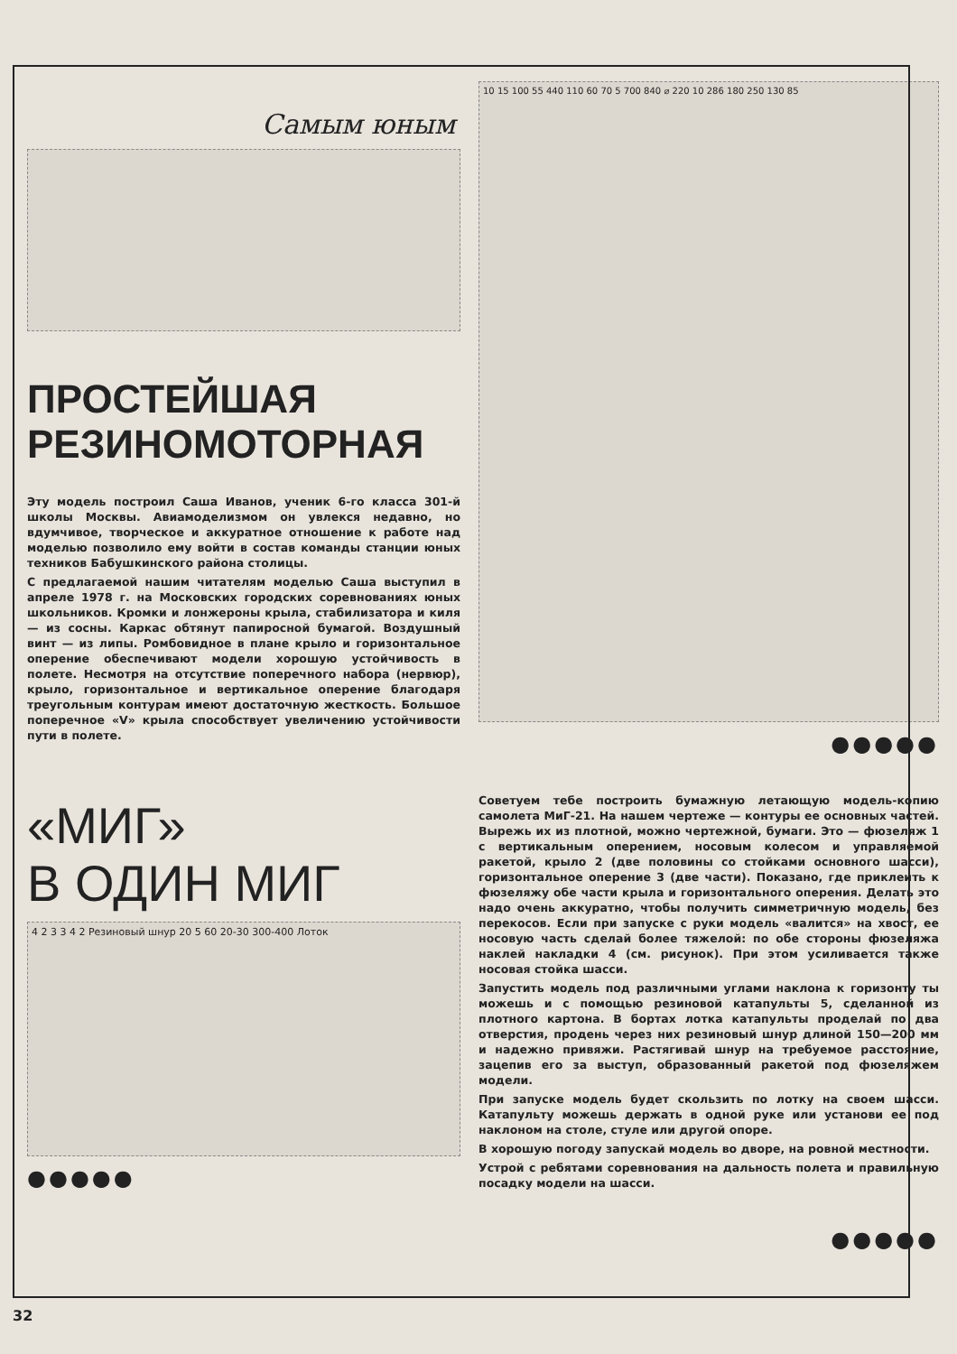Самым юным
ПРОСТЕЙШАЯ
РЕЗИНОМОТОРНАЯ
Эту модель построил Саша Иванов, ученик 6-го класса 301-й школы Москвы. Авиамоделизмом он увлекся недавно, но вдумчивое, творческое и аккуратное отношение к работе над моделью позволило ему войти в состав команды станции юных техников Бабушкинского района столицы.
С предлагаемой нашим читателям моделью Саша выступил в апреле 1978 г. на Московских городских соревнованиях юных школьников. Кромки и лонжероны крыла, стабилизатора и киля — из сосны. Каркас обтянут папиросной бумагой. Воздушный винт — из липы. Ромбовидное в плане крыло и горизонтальное оперение обеспечивают модели хорошую устойчивость в полете. Несмотря на отсутствие поперечного набора (нервюр), крыло, горизонтальное и вертикальное оперение благодаря треугольным контурам имеют достаточную жесткость. Большое поперечное «V» крыла способствует увеличению устойчивости пути в полете.
«МИГ»
В ОДИН МИГ
4 2 3 3 4 2 Резиновый шнур 20 5 60 20-30 300-400 Лоток
●●●●●
10 15 100 55 440 110 60 70 5 700 840 ⌀ 220 10 286 180 250 130 85
●●●●●
Советуем тебе построить бумажную летающую модель-копию самолета МиГ-21. На нашем чертеже — контуры ее основных частей. Вырежь их из плотной, можно чертежной, бумаги. Это — фюзеляж 1 с вертикальным оперением, носовым колесом и управляемой ракетой, крыло 2 (две половины со стойками основного шасси), горизонтальное оперение 3 (две части). Показано, где приклеить к фюзеляжу обе части крыла и горизонтального оперения. Делать это надо очень аккуратно, чтобы получить симметричную модель, без перекосов. Если при запуске с руки модель «валится» на хвост, ее носовую часть сделай более тяжелой: по обе стороны фюзеляжа наклей накладки 4 (см. рисунок). При этом усиливается также носовая стойка шасси.
Запустить модель под различными углами наклона к горизонту ты можешь и с помощью резиновой катапульты 5, сделанной из плотного картона. В бортах лотка катапульты проделай по два отверстия, продень через них резиновый шнур длиной 150—200 мм и надежно привяжи. Растягивай шнур на требуемое расстояние, зацепив его за выступ, образованный ракетой под фюзеляжем модели.
При запуске модель будет скользить по лотку на своем шасси. Катапульту можешь держать в одной руке или установи ее под наклоном на столе, стуле или другой опоре.
В хорошую погоду запускай модель во дворе, на ровной местности.
Устрой с ребятами соревнования на дальность полета и правильную посадку модели на шасси.
●●●●●
32